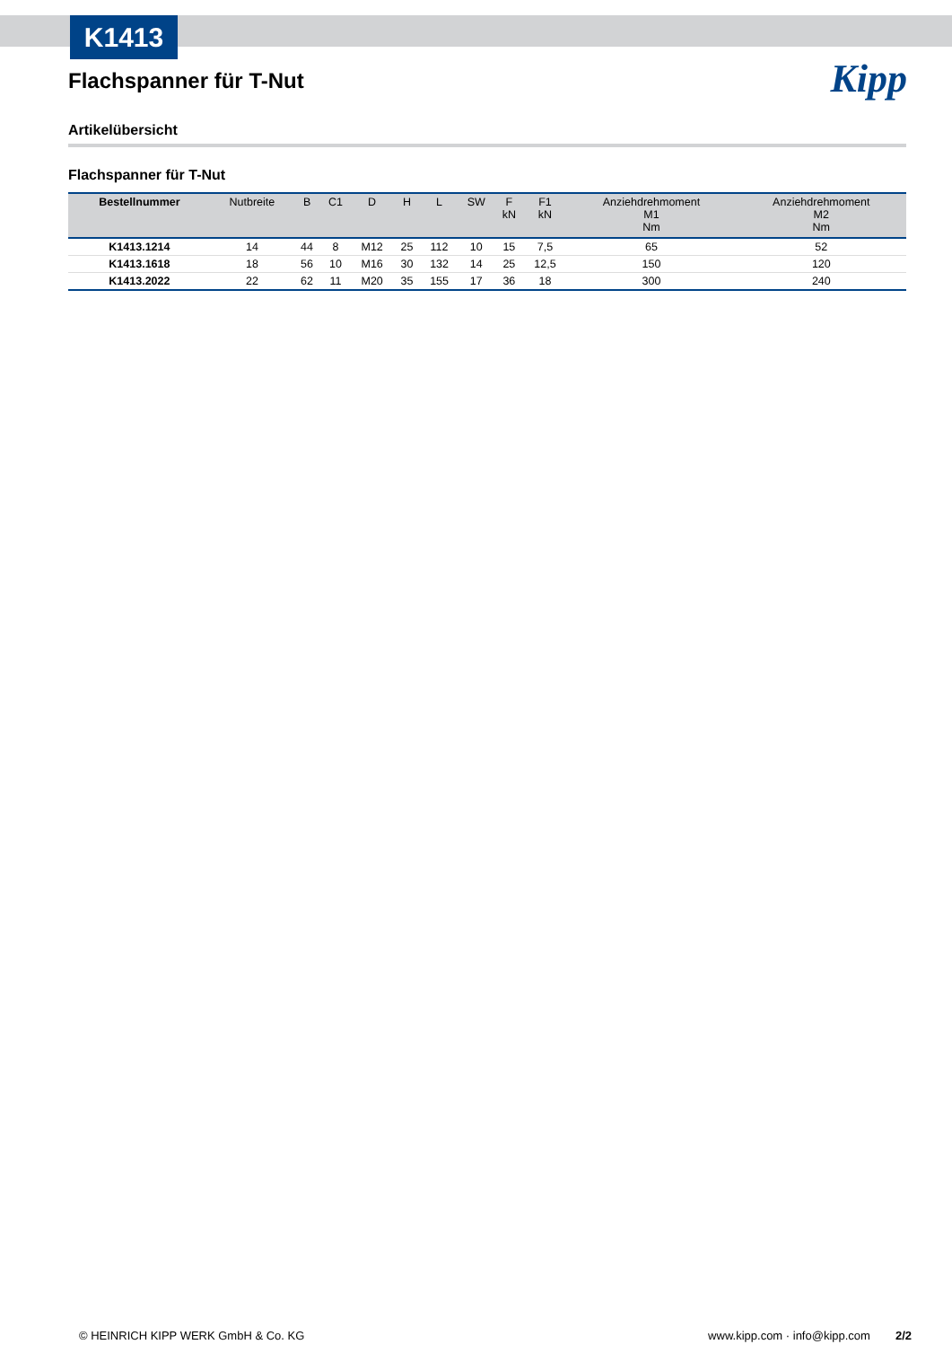K1413
Kipp
Flachspanner für T-Nut
Artikelübersicht
Flachspanner für T-Nut
| Bestellnummer | Nutbreite | B | C1 | D | H | L | SW | F kN | F1 kN | Anziehdrehmoment M1 Nm | Anziehdrehmoment M2 Nm |
| --- | --- | --- | --- | --- | --- | --- | --- | --- | --- | --- | --- |
| K1413.1214 | 14 | 44 | 8 | M12 | 25 | 112 | 10 | 15 | 7,5 | 65 | 52 |
| K1413.1618 | 18 | 56 | 10 | M16 | 30 | 132 | 14 | 25 | 12,5 | 150 | 120 |
| K1413.2022 | 22 | 62 | 11 | M20 | 35 | 155 | 17 | 36 | 18 | 300 | 240 |
© HEINRICH KIPP WERK GmbH & Co. KG www.kipp.com · info@kipp.com 2/2